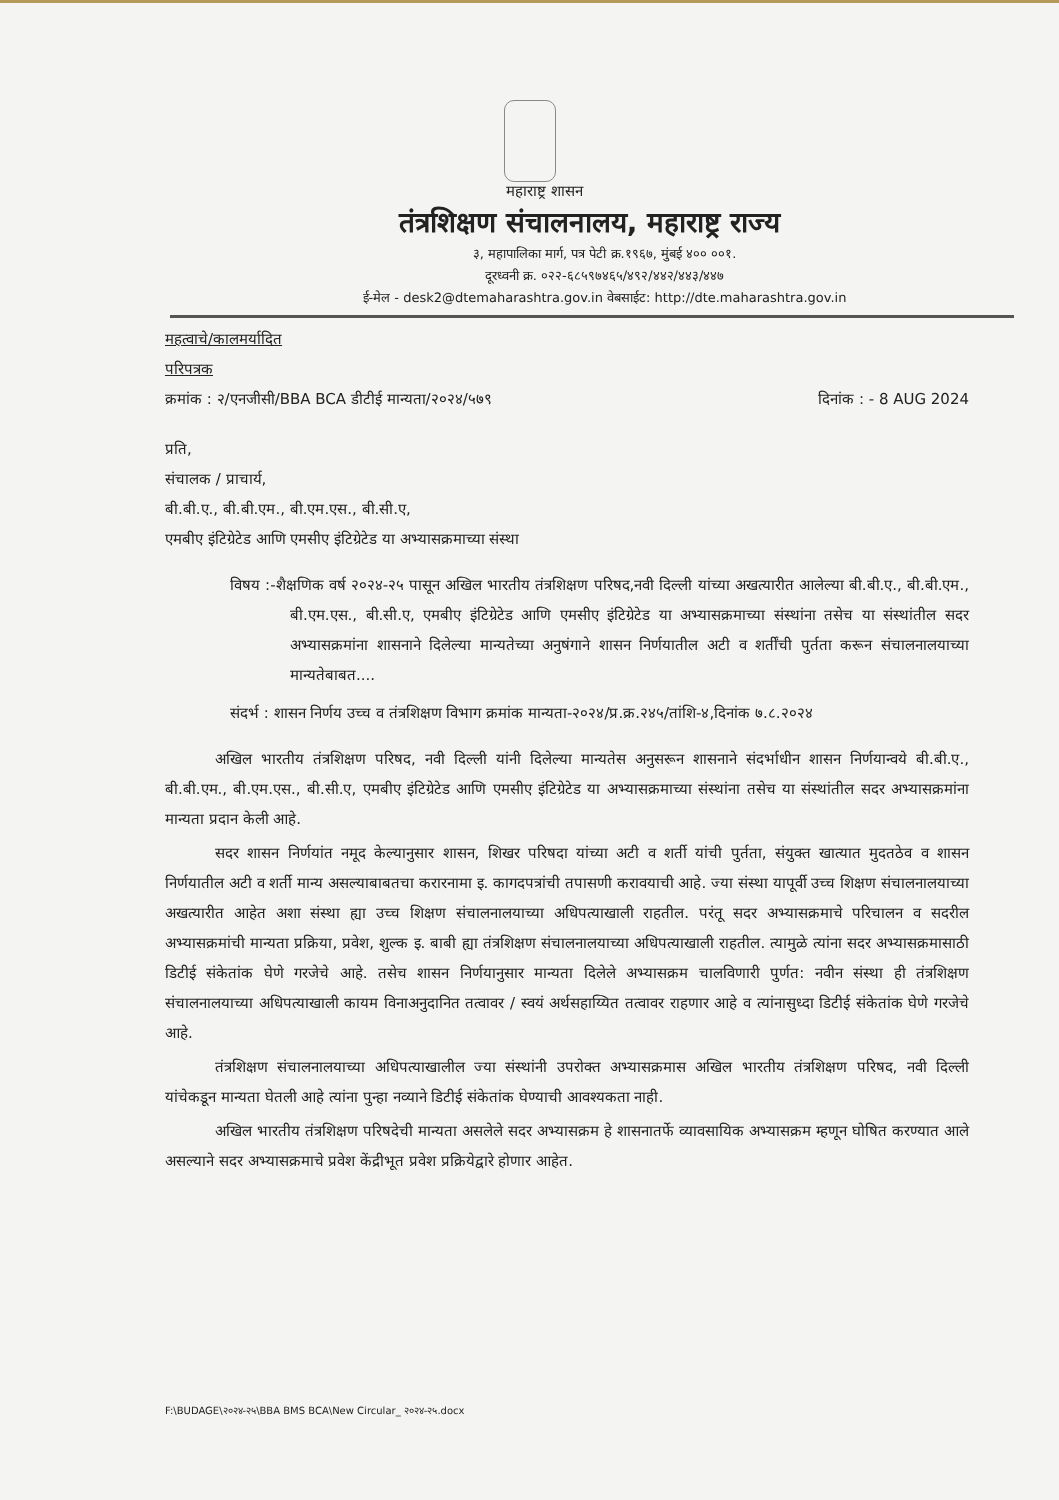महाराष्ट्र शासन
तंत्रशिक्षण संचालनालय, महाराष्ट्र राज्य
३, महापालिका मार्ग, पत्र पेटी क्र.१९६७, मुंबई ४०० ००१.
दूरध्वनी क्र. ०२२-६८५९७४६५/४९२/४४२/४४३/४४७
ई-मेल - desk2@dtemaharashtra.gov.in वेबसाईट: http://dte.maharashtra.gov.in
महत्वाचे/कालमर्यादित
परिपत्रक
क्रमांक : २/एनजीसी/BBA BCA डीटीई मान्यता/२०२४/५७९ दिनांक : - 8 AUG 2024
प्रति,
संचालक / प्राचार्य,
बी.बी.ए., बी.बी.एम., बी.एम.एस., बी.सी.ए,
एमबीए इंटिग्रेटेड आणि एमसीए इंटिग्रेटेड या अभ्यासक्रमाच्या संस्था
विषय :-शैक्षणिक वर्ष २०२४-२५ पासून अखिल भारतीय तंत्रशिक्षण परिषद,नवी दिल्ली यांच्या अखत्यारीत आलेल्या बी.बी.ए., बी.बी.एम., बी.एम.एस., बी.सी.ए, एमबीए इंटिग्रेटेड आणि एमसीए इंटिग्रेटेड या अभ्यासक्रमाच्या संस्थांना तसेच या संस्थांतील सदर अभ्यासक्रमांना शासनाने दिलेल्या मान्यतेच्या अनुषंगाने शासन निर्णयातील अटी व शर्तींची पुर्तता करून संचालनालयाच्या मान्यतेबाबत....
संदर्भ : शासन निर्णय उच्च व तंत्रशिक्षण विभाग क्रमांक मान्यता-२०२४/प्र.क्र.२४५/तांशि-४,दिनांक ७.८.२०२४
अखिल भारतीय तंत्रशिक्षण परिषद, नवी दिल्ली यांनी दिलेल्या मान्यतेस अनुसरून शासनाने संदर्भाधीन शासन निर्णयान्वये बी.बी.ए., बी.बी.एम., बी.एम.एस., बी.सी.ए, एमबीए इंटिग्रेटेड आणि एमसीए इंटिग्रेटेड या अभ्यासक्रमाच्या संस्थांना तसेच या संस्थांतील सदर अभ्यासक्रमांना मान्यता प्रदान केली आहे.
सदर शासन निर्णयांत नमूद केल्यानुसार शासन, शिखर परिषदा यांच्या अटी व शर्ती यांची पुर्तता, संयुक्त खात्यात मुदतठेव व शासन निर्णयातील अटी व शर्ती मान्य असल्याबाबतचा करारनामा इ. कागदपत्रांची तपासणी करावयाची आहे. ज्या संस्था यापूर्वी उच्च शिक्षण संचालनालयाच्या अखत्यारीत आहेत अशा संस्था ह्या उच्च शिक्षण संचालनालयाच्या अधिपत्याखाली राहतील. परंतू सदर अभ्यासक्रमाचे परिचालन व सदरील अभ्यासक्रमांची मान्यता प्रक्रिया, प्रवेश, शुल्क इ. बाबी ह्या तंत्रशिक्षण संचालनालयाच्या अधिपत्याखाली राहतील. त्यामुळे त्यांना सदर अभ्यासक्रमासाठी डिटीई संकेतांक घेणे गरजेचे आहे. तसेच शासन निर्णयानुसार मान्यता दिलेले अभ्यासक्रम चालविणारी पुर्णत: नवीन संस्था ही तंत्रशिक्षण संचालनालयाच्या अधिपत्याखाली कायम विनाअनुदानित तत्वावर / स्वयं अर्थसहाय्यित तत्वावर राहणार आहे व त्यांनासुध्दा डिटीई संकेतांक घेणे गरजेचे आहे.
तंत्रशिक्षण संचालनालयाच्या अधिपत्याखालील ज्या संस्थांनी उपरोक्त अभ्यासक्रमास अखिल भारतीय तंत्रशिक्षण परिषद, नवी दिल्ली यांचेकडून मान्यता घेतली आहे त्यांना पुन्हा नव्याने डिटीई संकेतांक घेण्याची आवश्यकता नाही.
अखिल भारतीय तंत्रशिक्षण परिषदेची मान्यता असलेले सदर अभ्यासक्रम हे शासनातर्फे व्यावसायिक अभ्यासक्रम म्हणून घोषित करण्यात आले असल्याने सदर अभ्यासक्रमाचे प्रवेश केंद्रीभूत प्रवेश प्रक्रियेद्वारे होणार आहेत.
F:\BUDAGE\२०२४-२५\BBA BMS BCA\New Circular_ २०२४-२५.docx